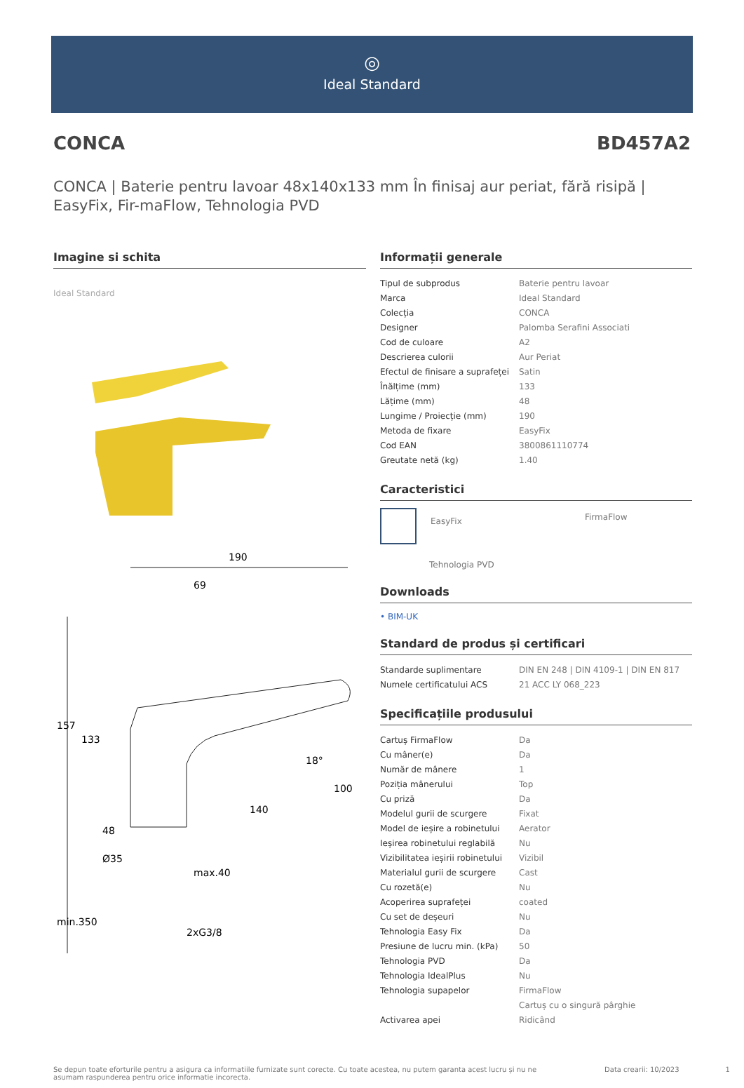◎
Ideal Standard
CONCA BD457A2
CONCA | Baterie pentru lavoar 48x140x133 mm În finisaj aur periat, fără risipă | EasyFix, Fir-maFlow, Tehnologia PVD
Imagine si schita
Ideal Standard
190
69
157
133
140
100
48
Ø35
max.40
min.350
2xG3/8
18°
Informații generale
| Tipul de subprodus | Baterie pentru lavoar |
| Marca | Ideal Standard |
| Colecția | CONCA |
| Designer | Palomba Serafini Associati |
| Cod de culoare | A2 |
| Descrierea culorii | Aur Periat |
| Efectul de finisare a suprafeței | Satin |
| Înălțime (mm) | 133 |
| Lățime (mm) | 48 |
| Lungime / Proiecție (mm) | 190 |
| Metoda de fixare | EasyFix |
| Cod EAN | 3800861110774 |
| Greutate netă (kg) | 1.40 |
Caracteristici
EasyFix
FirmaFlow
Tehnologia PVD
Downloads
• BIM-UK
Standard de produs și certificari
| Standarde suplimentare | DIN EN 248 / DIN 4109-1 / DIN EN 817 |
| Numele certificatului ACS | 21 ACC LY 068_223 |
Specificațiile produsului
| Cartuș FirmaFlow | Da |
| Cu mâner(e) | Da |
| Număr de mânere | 1 |
| Poziția mânerului | Top |
| Cu priză | Da |
| Modelul gurii de scurgere | Fixat |
| Model de ieșire a robinetului | Aerator |
| Ieșirea robinetului reglabilă | Nu |
| Vizibilitatea ieșirii robinetului | Vizibil |
| Materialul gurii de scurgere | Cast |
| Cu rozetă(e) | Nu |
| Acoperirea suprafeței | coated |
| Cu set de deșeuri | Nu |
| Tehnologia Easy Fix | Da |
| Presiune de lucru min. (kPa) | 50 |
| Tehnologia PVD | Da |
| Tehnologia IdealPlus | Nu |
| Tehnologia supapelor | FirmaFlow |
| | Cartuș cu o singură pârghie |
| Activarea apei | Ridicând |
Se depun toate eforturile pentru a asigura ca informatiile furnizate sunt corecte. Cu toate acestea, nu putem garanta acest lucru și nu ne asumam raspunderea pentru orice informatie incorecta. Data crearii: 10/2023 1